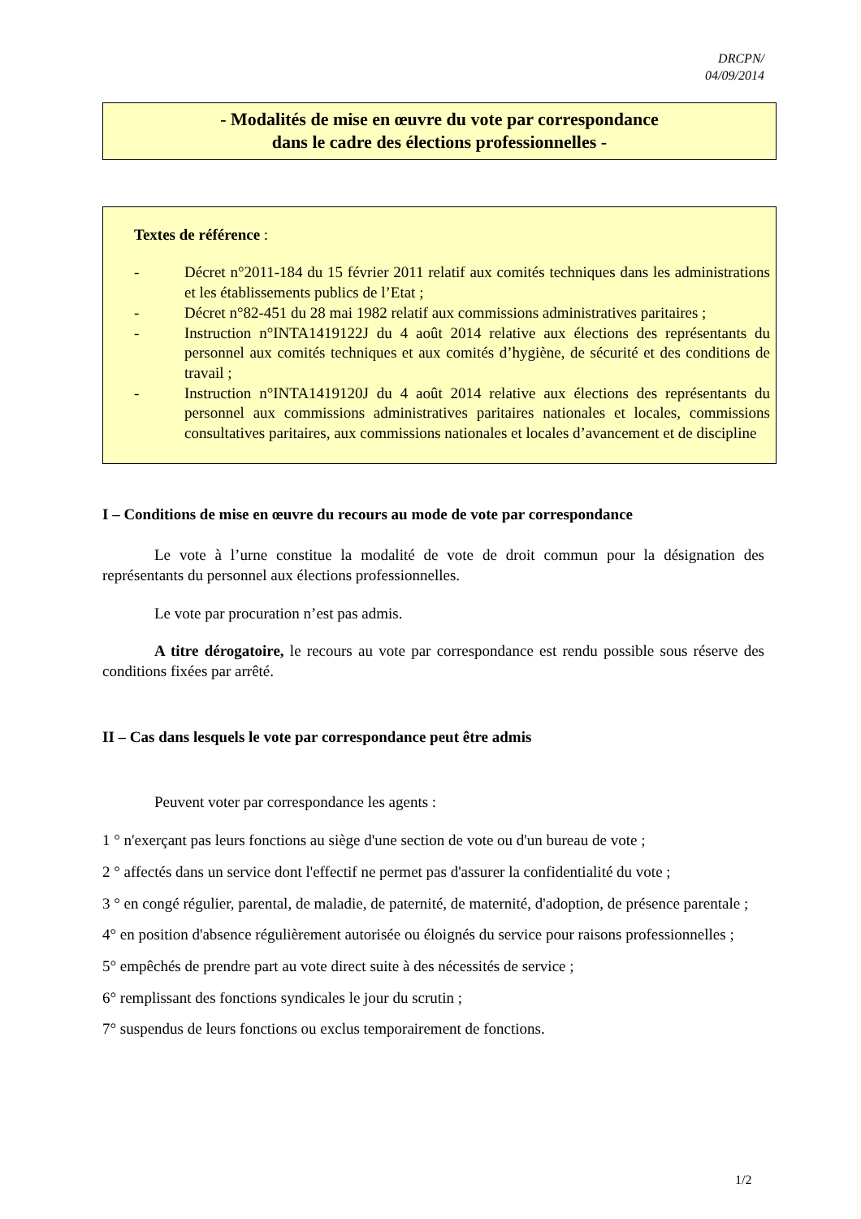DRCPN/
04/09/2014
- Modalités de mise en œuvre du vote par correspondance
dans le cadre des élections professionnelles -
Textes de référence :
- Décret n°2011-184 du 15 février 2011 relatif aux comités techniques dans les administrations et les établissements publics de l’Etat ;
- Décret n°82-451 du 28 mai 1982 relatif aux commissions administratives paritaires ;
- Instruction n°INTA1419122J du 4 août 2014 relative aux élections des représentants du personnel aux comités techniques et aux comités d’hygiène, de sécurité et des conditions de travail ;
- Instruction n°INTA1419120J du 4 août 2014 relative aux élections des représentants du personnel aux commissions administratives paritaires nationales et locales, commissions consultatives paritaires, aux commissions nationales et locales d’avancement et de discipline
I – Conditions de mise en œuvre du recours au mode de vote par correspondance
Le vote à l’urne constitue la modalité de vote de droit commun pour la désignation des représentants du personnel aux élections professionnelles.
Le vote par procuration n’est pas admis.
A titre dérogatoire, le recours au vote par correspondance est rendu possible sous réserve des conditions fixées par arrêté.
II – Cas dans lesquels le vote par correspondance peut être admis
Peuvent voter par correspondance les agents :
1 ° n'exerçant pas leurs fonctions au siège d'une section de vote ou d'un bureau de vote ;
2 ° affectés dans un service dont l'effectif ne permet pas d'assurer la confidentialité du vote ;
3 ° en congé régulier, parental, de maladie, de paternité, de maternité, d'adoption, de présence parentale ;
4° en position d'absence régulièrement autorisée ou éloignés du service pour raisons professionnelles ;
5° empêchés de prendre part au vote direct suite à des nécessités de service ;
6° remplissant des fonctions syndicales le jour du scrutin ;
7° suspendus de leurs fonctions ou exclus temporairement de fonctions.
1/2